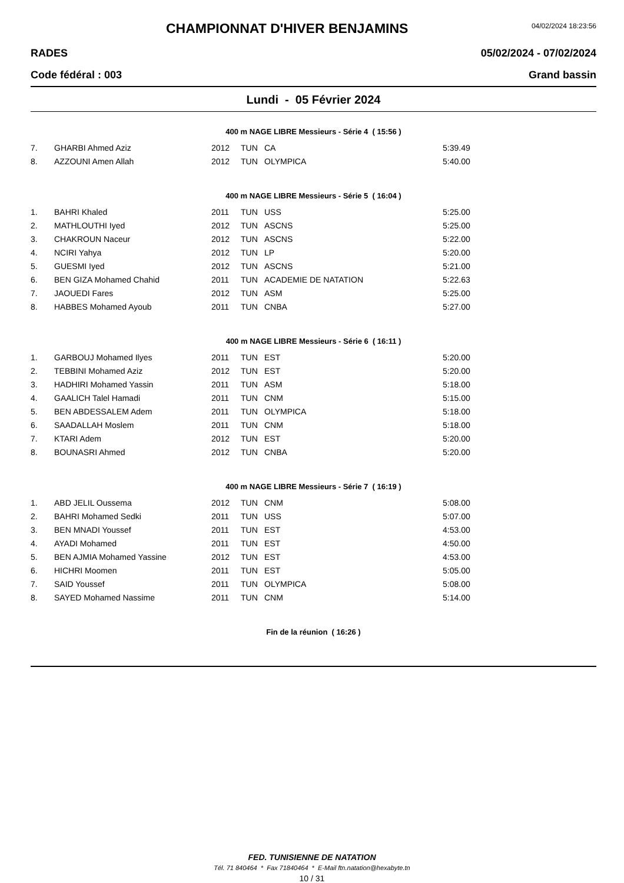CHAMPIONNAT D'HIVER BENJAMINS
04/02/2024 18:23:56
RADES 05/02/2024 - 07/02/2024
Code fédéral : 003 Grand bassin
Lundi - 05 Février 2024
400 m NAGE LIBRE Messieurs - Série 4 ( 15:56 )
| 7. | GHARBI Ahmed Aziz | 2012 | TUN | CA | 5:39.49 |
| 8. | AZZOUNI Amen Allah | 2012 | TUN | OLYMPICA | 5:40.00 |
400 m NAGE LIBRE Messieurs - Série 5 ( 16:04 )
| 1. | BAHRI Khaled | 2011 | TUN | USS | 5:25.00 |
| 2. | MATHLOUTHI Iyed | 2012 | TUN | ASCNS | 5:25.00 |
| 3. | CHAKROUN Naceur | 2012 | TUN | ASCNS | 5:22.00 |
| 4. | NCIRI Yahya | 2012 | TUN | LP | 5:20.00 |
| 5. | GUESMI Iyed | 2012 | TUN | ASCNS | 5:21.00 |
| 6. | BEN GIZA Mohamed Chahid | 2011 | TUN | ACADEMIE DE NATATION | 5:22.63 |
| 7. | JAOUEDI Fares | 2012 | TUN | ASM | 5:25.00 |
| 8. | HABBES Mohamed Ayoub | 2011 | TUN | CNBA | 5:27.00 |
400 m NAGE LIBRE Messieurs - Série 6 ( 16:11 )
| 1. | GARBOUJ Mohamed Ilyes | 2011 | TUN | EST | 5:20.00 |
| 2. | TEBBINI Mohamed Aziz | 2012 | TUN | EST | 5:20.00 |
| 3. | HADHIRI Mohamed Yassin | 2011 | TUN | ASM | 5:18.00 |
| 4. | GAALICH Talel Hamadi | 2011 | TUN | CNM | 5:15.00 |
| 5. | BEN ABDESSALEM Adem | 2011 | TUN | OLYMPICA | 5:18.00 |
| 6. | SAADALLAH Moslem | 2011 | TUN | CNM | 5:18.00 |
| 7. | KTARI Adem | 2012 | TUN | EST | 5:20.00 |
| 8. | BOUNASRI Ahmed | 2012 | TUN | CNBA | 5:20.00 |
400 m NAGE LIBRE Messieurs - Série 7 ( 16:19 )
| 1. | ABD JELIL Oussema | 2012 | TUN | CNM | 5:08.00 |
| 2. | BAHRI Mohamed Sedki | 2011 | TUN | USS | 5:07.00 |
| 3. | BEN MNADI Youssef | 2011 | TUN | EST | 4:53.00 |
| 4. | AYADI Mohamed | 2011 | TUN | EST | 4:50.00 |
| 5. | BEN AJMIA Mohamed Yassine | 2012 | TUN | EST | 4:53.00 |
| 6. | HICHRI Moomen | 2011 | TUN | EST | 5:05.00 |
| 7. | SAID Youssef | 2011 | TUN | OLYMPICA | 5:08.00 |
| 8. | SAYED Mohamed Nassime | 2011 | TUN | CNM | 5:14.00 |
Fin de la réunion ( 16:26 )
FED. TUNISIENNE DE NATATION
Tél. 71 840464 * Fax 71840464 * E-Mail ftn.natation@hexabyte.tn
10 / 31